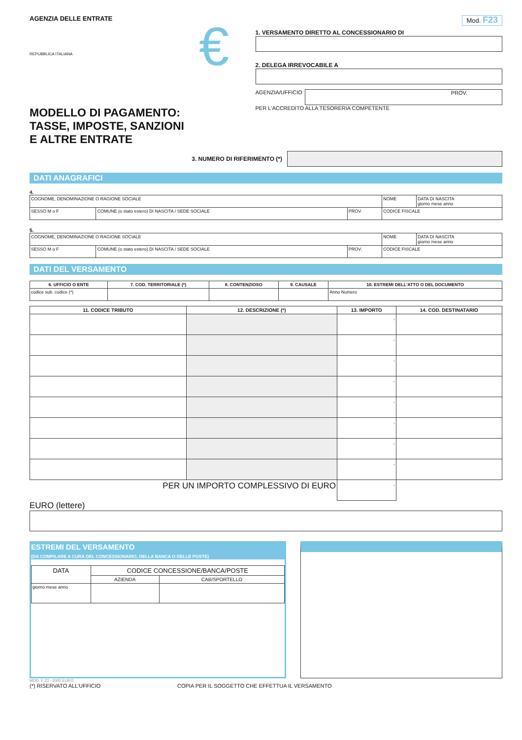AGENZIA DELLE ENTRATE
REPUBBLICA ITALIANA
MODELLO DI PAGAMENTO:
TASSE, IMPOSTE, SANZIONI
E ALTRE ENTRATE
€
Mod. F23
1. VERSAMENTO DIRETTO AL CONCESSIONARIO DI
2. DELEGA IRREVOCABILE A
AGENZIA/UFFICIO
PROV.
PER L'ACCREDITO ALLA TESORERIA COMPETENTE
3. NUMERO DI RIFERIMENTO (*)
DATI ANAGRAFICI
4.
| COGNOME, DENOMINAZIONE O RAGIONE SOCIALE | | | NOME | DATA DI NASCITA giorno mese anno |
| SESSO M o F | COMUNE (o stato estero) DI NASCITA / SEDE SOCIALE | PROV. | CODICE FISCALE | |
5.
| COGNOME, DENOMINAZIONE O RAGIONE SOCIALE | | | NOME | DATA DI NASCITA giorno mese anno |
| SESSO M o F | COMUNE (o stato estero) DI NASCITA / SEDE SOCIALE | PROV. | CODICE FISCALE | |
DATI DEL VERSAMENTO
| 6. UFFICIO O ENTE | 7. COD. TERRITORIALE (*) | 8. CONTENZIOSO | 9. CAUSALE | 10. ESTREMI DELL'ATTO O DEL DOCUMENTO |
| --- | --- | --- | --- | --- |
| codice sub. codice (*) | | | | Anno Numero |
| 11. CODICE TRIBUTO | 12. DESCRIZIONE (*) | 13. IMPORTO | 14. COD. DESTINATARIO |
| --- | --- | --- | --- |
| | | , | |
| | | , | |
| | | , | |
| | | , | |
| | | , | |
| | | , | |
| | | , | |
| | | , | |
| PER UN IMPORTO COMPLESSIVO DI EURO | | , | |
EURO (lettere)
ESTREMI DEL VERSAMENTO
(DA COMPILARE A CURA DEL CONCESSIONARIO, DELLA BANCA O DELLE POSTE)
| DATA | CODICE CONCESSIONE/BANCA/POSTE | |
| | AZIENDA | CAB/SPORTELLO |
| giorno mese anno | | |
MOD. F 23 - 2002 EURO
(*) RISERVATO ALL'UFFICIO COPIA PER IL SOGGETTO CHE EFFETTUA IL VERSAMENTO